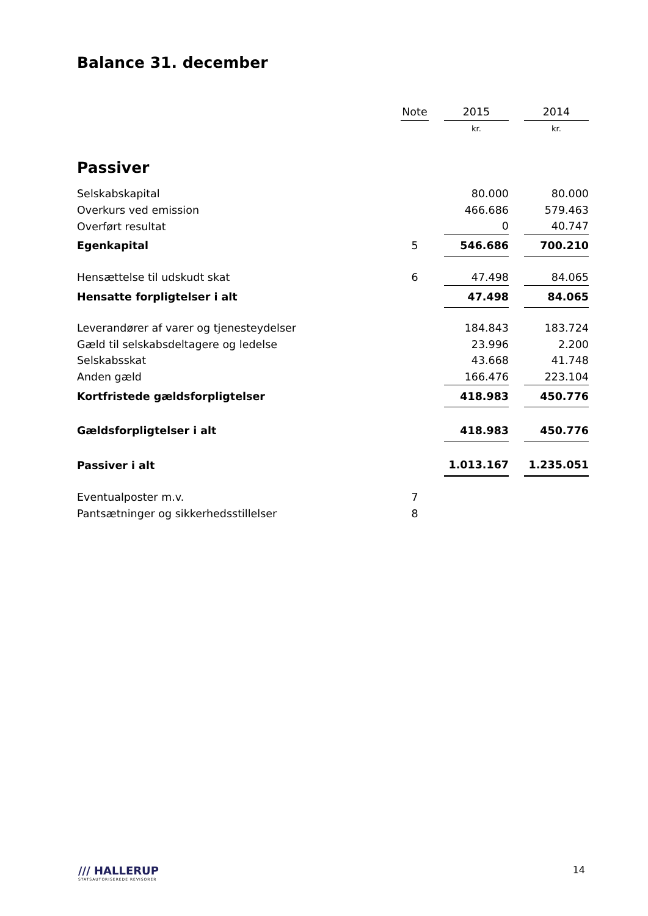Balance 31. december
| | Note | | 2015 | | 2014 |
| --- | --- | --- | --- | --- | --- |
| | | | kr. | | kr. |
| Passiver | | | | | |
| Selskabskapital | | | 80.000 | | 80.000 |
| Overkurs ved emission | | | 466.686 | | 579.463 |
| Overført resultat | | | 0 | | 40.747 |
| Egenkapital | 5 | | 546.686 | | 700.210 |
| Hensættelse til udskudt skat | 6 | | 47.498 | | 84.065 |
| Hensatte forpligtelser i alt | | | 47.498 | | 84.065 |
| Leverandører af varer og tjenesteydelser | | | 184.843 | | 183.724 |
| Gæld til selskabsdeltagere og ledelse | | | 23.996 | | 2.200 |
| Selskabsskat | | | 43.668 | | 41.748 |
| Anden gæld | | | 166.476 | | 223.104 |
| Kortfristede gældsforpligtelser | | | 418.983 | | 450.776 |
| Gældsforpligtelser i alt | | | 418.983 | | 450.776 |
| Passiver i alt | | | 1.013.167 | | 1.235.051 |
| Eventualposter m.v. | 7 | | | | |
| Pantsætninger og sikkerhedsstillelser | 8 | | | | |
/// HALLERUP
STATSAUTORISEREDE REVISORER
14